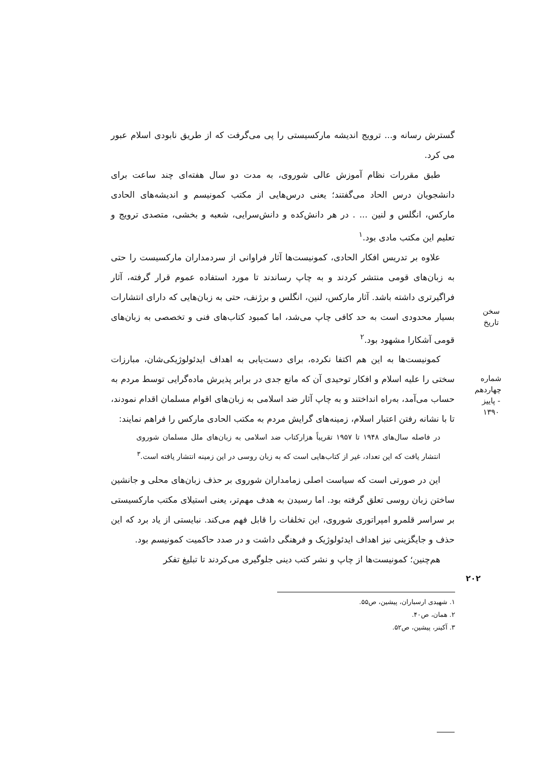گسترش رسانه و... ترویج اندیشه مارکسیستی را پی می‌گرفت که از طریق نابودی اسلام عبور می کرد.
طبق مقررات نظام آموزش عالی شوروی، به مدت دو سال هفته‌ای چند ساعت برای دانشجویان درس الحاد می‌گفتند؛ یعنی درس‌هایی از مکتب کمونیسم و اندیشه‌های الحادی مارکس، انگلس و لنین ... . در هر دانش‌کده و دانش‌سرایی، شعبه و بخشی، متصدی ترویج و تعلیم این مکتب مادی بود.<sup>۱</sup>
علاوه بر تدریس افکار الحادی، کمونیست‌ها آثار فراوانی از سردمداران مارکسیست را حتی به زبان‌های قومی منتشر کردند و به چاپ رساندند تا مورد استفاده عموم قرار گرفته، آثار فراگیرتری داشته باشد. آثار مارکس، لنین، انگلس و برژنف، حتی به زبان‌هایی که دارای انتشارات بسیار محدودی است به حد کافی چاپ می‌شد، اما کمبود کتاب‌های فنی و تخصصی به زبان‌های قومی آشکارا مشهود بود.<sup>۲</sup>
کمونیست‌ها به این هم اکتفا نکرده، برای دست‌یابی به اهداف ایدئولوژیکی‌شان، مبارزات سختی را علیه اسلام و افکار توحیدی آن که مانع جدی در برابر پذیرش ماده‌گرایی توسط مردم به حساب می‌آمد، به‌راه انداختند و به چاپ آثار ضد اسلامی به زبان‌های اقوام مسلمان اقدام نمودند، تا با نشانه رفتن اعتبار اسلام، زمینه‌های گرایش مردم به مکتب الحادی مارکس را فراهم نمایند:
در فاصله سال‌های ۱۹۴۸ تا ۱۹۵۷ تقریباً هزارکتاب ضد اسلامی به زبان‌های ملل مسلمان شوروی انتشار یافت که این تعداد، غیر از کتاب‌هایی است که به زبان روسی در این زمینه انتشار یافته است.<sup>۳</sup>
این در صورتی است که سیاست اصلی زمامداران شوروی بر حذف زبان‌های محلی و جانشین ساختن زبان روسی تعلق گرفته بود. اما رسیدن به هدف مهم‌تر، یعنی استیلای مکتب مارکسیستی بر سراسر قلمرو امپراتوری شوروی، این تخلفات را قابل فهم می‌کند. نبایستی از یاد برد که این حذف و جایگزینی نیز اهداف ایدئولوژیک و فرهنگی داشت و در صدد حاکمیت کمونیسم بود.
هم‌چنین؛ کمونیست‌ها از چاپ و نشر کتب دینی جلوگیری می‌کردند تا تبلیغ تفکر
سخن تاریخ
شماره چهاردهم - پاییز ۱۳۹۰
۲۰۲
۱. شهیدی ارسباران، پیشین، ص۵۵.
۲. همان، ص۴۰.
۳. آکینر، پیشین، ص۵۲.